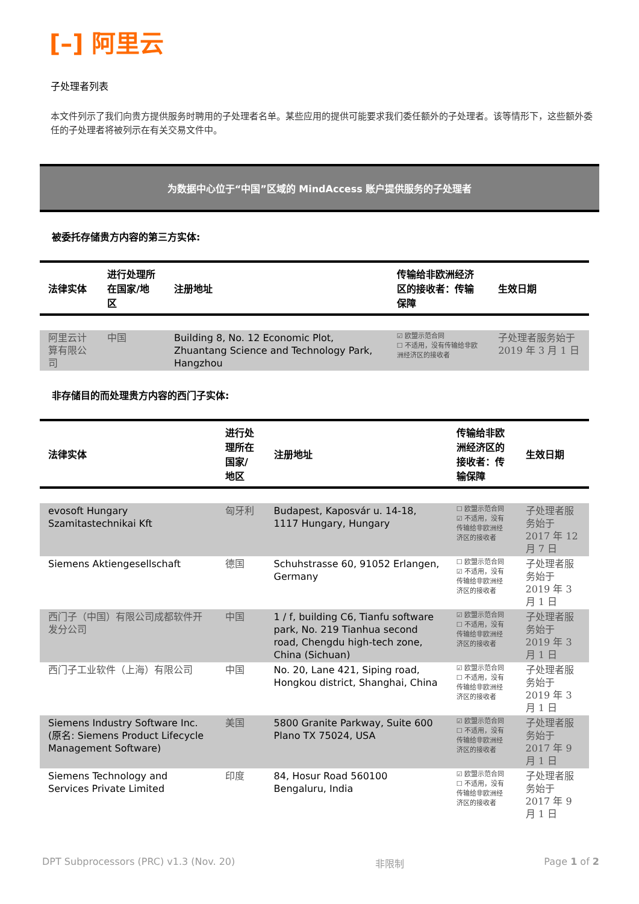[–] 阿里云
子处理者列表
本文件列示了我们向贵方提供服务时聘用的子处理者名单。某些应用的提供可能要求我们委任额外的子处理者。该等情形下，这些额外委任的子处理者将被列示在有关交易文件中。
为数据中心位于“中国”区域的 MindAccess 账户提供服务的子处理者
被委托存储贵方内容的第三方实体:
| 法律实体 | 进行处理所在国家/地区 | 注册地址 | 传输给非欧洲经济区的接收者：传输保障 | 生效日期 |
| --- | --- | --- | --- | --- |
| 阿里云计算有限公司 | 中国 | Building 8, No. 12 Economic Plot, Zhuantang Science and Technology Park, Hangzhou | ☑ 欧盟示范合同 ☐ 不适用，没有传输给非欧洲经济区的接收者 | 子处理者服务始于 2019 年 3 月 1 日 |
非存储目的而处理贵方内容的西门子实体:
| 法律实体 | 进行处理所在国家/地区 | 注册地址 | 传输给非欧洲经济区的接收者：传输保障 | 生效日期 |
| --- | --- | --- | --- | --- |
| evosoft Hungary Szamitastechnikai Kft | 匈牙利 | Budapest, Kaposvár u. 14-18, 1117 Hungary, Hungary | ☐ 欧盟示范合同 ☑ 不适用，没有传输给非欧洲经济区的接收者 | 子处理者服务始于 2017 年 12 月 7 日 |
| Siemens Aktiengesellschaft | 德国 | Schuhstrasse 60, 91052 Erlangen, Germany | ☐ 欧盟示范合同 ☑ 不适用，没有传输给非欧洲经济区的接收者 | 子处理者服务始于 2019 年 3 月 1 日 |
| 西门子（中国）有限公司成都软件开发分公司 | 中国 | 1 / f, building C6, Tianfu software park, No. 219 Tianhua second road, Chengdu high-tech zone, China (Sichuan) | ☑ 欧盟示范合同 ☐ 不适用，没有传输给非欧洲经济区的接收者 | 子处理者服务始于 2019 年 3 月 1 日 |
| 西门子工业软件（上海）有限公司 | 中国 | No. 20, Lane 421, Siping road, Hongkou district, Shanghai, China | ☑ 欧盟示范合同 ☐ 不适用，没有传输给非欧洲经济区的接收者 | 子处理者服务始于 2019 年 3 月 1 日 |
| Siemens Industry Software Inc. (原名: Siemens Product Lifecycle Management Software) | 美国 | 5800 Granite Parkway, Suite 600 Plano TX 75024, USA | ☑ 欧盟示范合同 ☐ 不适用，没有传输给非欧洲经济区的接收者 | 子处理者服务始于 2017 年 9 月 1 日 |
| Siemens Technology and Services Private Limited | 印度 | 84, Hosur Road 560100 Bengaluru, India | ☑ 欧盟示范合同 ☐ 不适用，没有传输给非欧洲经济区的接收者 | 子处理者服务始于 2017 年 9 月 1 日 |
DPT Subprocessors (PRC) v1.3 (Nov. 20) 非限制 Page 1 of 2